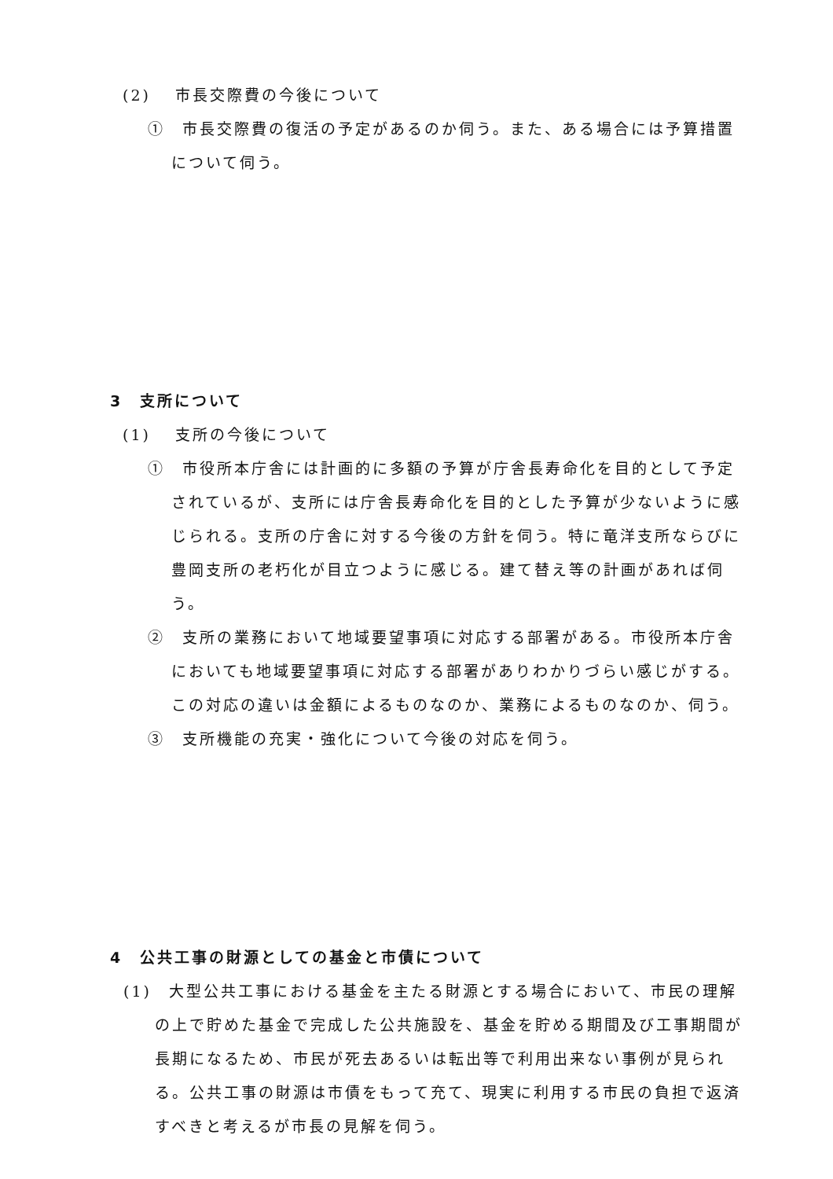(2)　 市長交際費の今後について
①　市長交際費の復活の予定があるのか伺う。また、ある場合には予算措置について伺う。
3　支所について
(1)　 支所の今後について
①　市役所本庁舎には計画的に多額の予算が庁舎長寿命化を目的として予定されているが、支所には庁舎長寿命化を目的とした予算が少ないように感じられる。支所の庁舎に対する今後の方針を伺う。特に竜洋支所ならびに豊岡支所の老朽化が目立つように感じる。建て替え等の計画があれば伺う。
②　支所の業務において地域要望事項に対応する部署がある。市役所本庁舎においても地域要望事項に対応する部署がありわかりづらい感じがする。この対応の違いは金額によるものなのか、業務によるものなのか、伺う。
③　支所機能の充実・強化について今後の対応を伺う。
4　公共工事の財源としての基金と市債について
(1)　大型公共工事における基金を主たる財源とする場合において、市民の理解の上で貯めた基金で完成した公共施設を、基金を貯める期間及び工事期間が長期になるため、市民が死去あるいは転出等で利用出来ない事例が見られる。公共工事の財源は市債をもって充て、現実に利用する市民の負担で返済すべきと考えるが市長の見解を伺う。